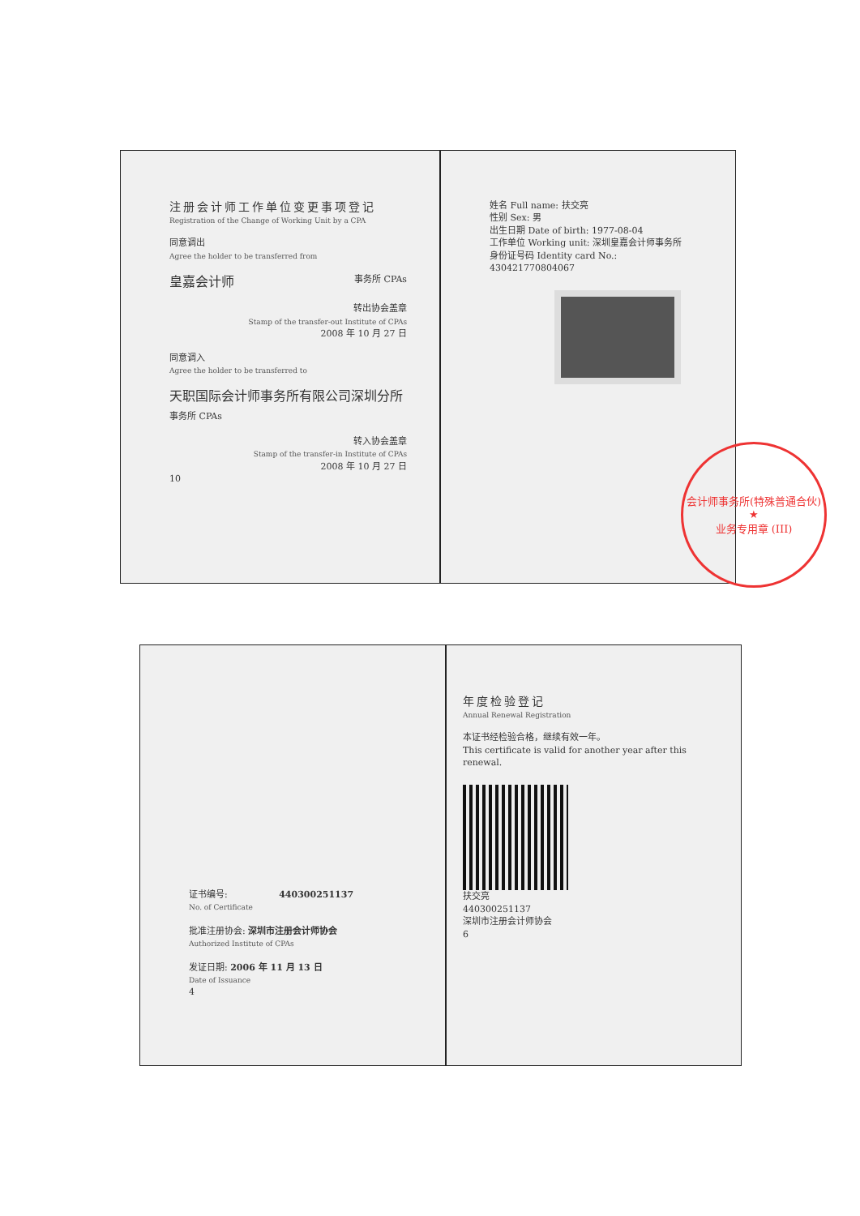注册会计师工作单位变更事项登记
Registration of the Change of Working Unit by a CPA
同意调出
Agree the holder to be transferred from
皇嘉会计师 事务所 CPAs
转出协会盖章
Stamp of the transfer-out Institute of CPAs
2008 年 10 月 27 日
同意调入
Agree the holder to be transferred to
天职国际会计师事务所有限公司深圳分所 事务所 CPAs
转入协会盖章
Stamp of the transfer-in Institute of CPAs
2008 年 10 月 27 日
10
姓名 Full name: 扶交亮
性别 Sex: 男
出生日期 Date of birth: 1977-08-04
工作单位 Working unit: 深圳皇嘉会计师事务所
身份证号码 Identity card No.: 430421770804067
会计师事务所(特殊普通合伙)
★
业务专用章 (III)
证书编号: 440300251137
No. of Certificate
批准注册协会: 深圳市注册会计师协会
Authorized Institute of CPAs
发证日期: 2006 年 11 月 13 日
Date of Issuance
4
年度检验登记
Annual Renewal Registration
本证书经检验合格，继续有效一年。
This certificate is valid for another year after this renewal.
扶交亮
440300251137
深圳市注册会计师协会
6